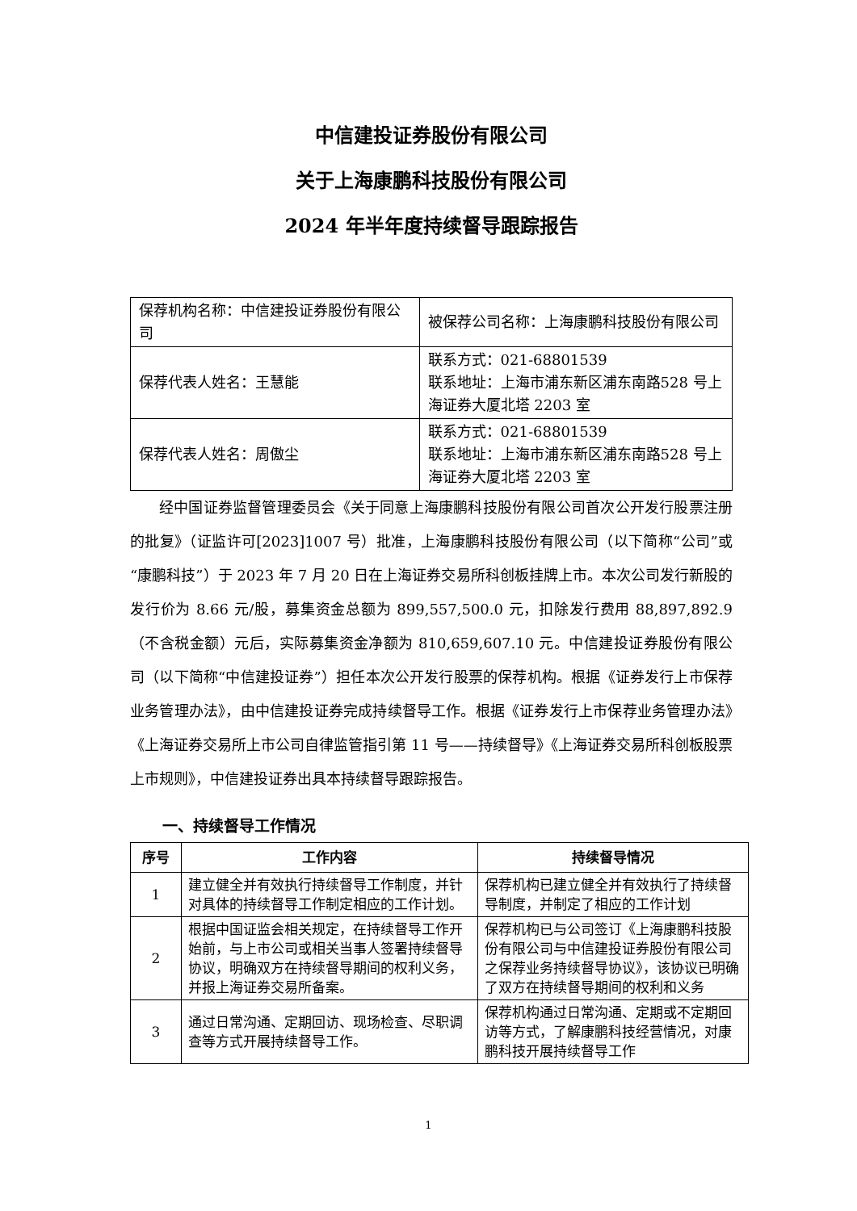中信建投证券股份有限公司
关于上海康鹏科技股份有限公司
2024 年半年度持续督导跟踪报告
| 保荐机构名称：中信建投证券股份有限公司 | 被保荐公司名称：上海康鹏科技股份有限公司 |
| 保荐代表人姓名：王慧能 | 联系方式：021-68801539 联系地址：上海市浦东新区浦东南路528 号上海证券大厦北塔 2203 室 |
| 保荐代表人姓名：周傲尘 | 联系方式：021-68801539 联系地址：上海市浦东新区浦东南路528 号上海证券大厦北塔 2203 室 |
经中国证券监督管理委员会《关于同意上海康鹏科技股份有限公司首次公开发行股票注册的批复》（证监许可[2023]1007 号）批准，上海康鹏科技股份有限公司（以下简称“公司”或“康鹏科技”）于 2023 年 7 月 20 日在上海证券交易所科创板挂牌上市。本次公司发行新股的发行价为 8.66 元/股，募集资金总额为 899,557,500.0 元，扣除发行费用 88,897,892.9（不含税金额）元后，实际募集资金净额为 810,659,607.10 元。中信建投证券股份有限公司（以下简称“中信建投证券”）担任本次公开发行股票的保荐机构。根据《证券发行上市保荐业务管理办法》，由中信建投证券完成持续督导工作。根据《证券发行上市保荐业务管理办法》《上海证券交易所上市公司自律监管指引第 11 号——持续督导》《上海证券交易所科创板股票上市规则》，中信建投证券出具本持续督导跟踪报告。
一、持续督导工作情况
| 序号 | 工作内容 | 持续督导情况 |
| --- | --- | --- |
| 1 | 建立健全并有效执行持续督导工作制度，并针对具体的持续督导工作制定相应的工作计划。 | 保荐机构已建立健全并有效执行了持续督导制度，并制定了相应的工作计划 |
| 2 | 根据中国证监会相关规定，在持续督导工作开始前，与上市公司或相关当事人签署持续督导协议，明确双方在持续督导期间的权利义务，并报上海证券交易所备案。 | 保荐机构已与公司签订《上海康鹏科技股份有限公司与中信建投证券股份有限公司之保荐业务持续督导协议》，该协议已明确了双方在持续督导期间的权利和义务 |
| 3 | 通过日常沟通、定期回访、现场检查、尽职调查等方式开展持续督导工作。 | 保荐机构通过日常沟通、定期或不定期回访等方式，了解康鹏科技经营情况，对康鹏科技开展持续督导工作 |
1